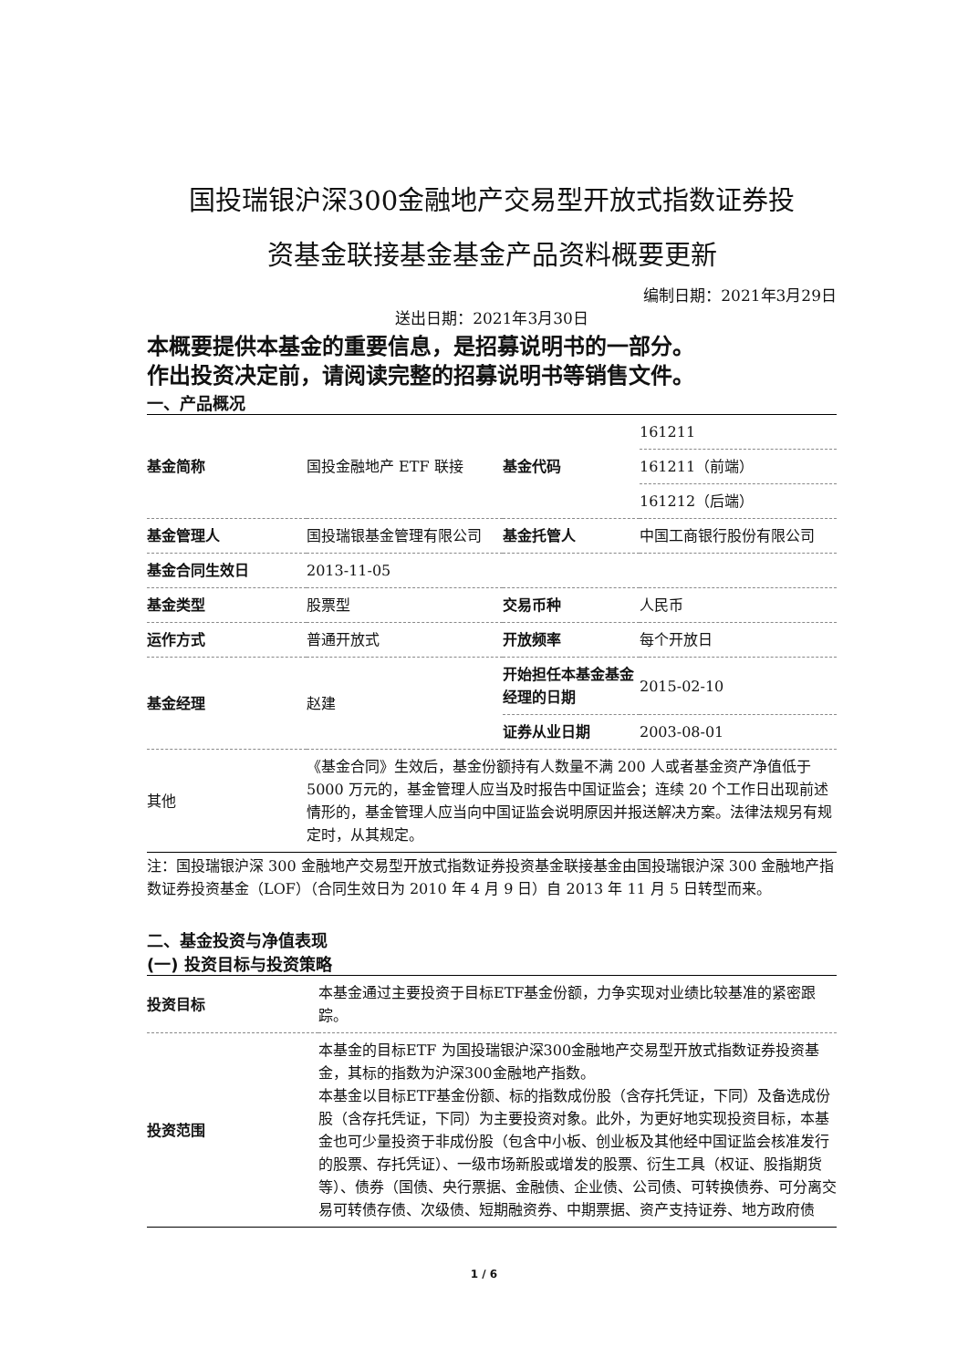国投瑞银沪深300金融地产交易型开放式指数证券投
资基金联接基金基金产品资料概要更新
编制日期：2021年3月29日
送出日期：2021年3月30日
本概要提供本基金的重要信息，是招募说明书的一部分。
作出投资决定前，请阅读完整的招募说明书等销售文件。
一、产品概况
| 基金简称 | 国投金融地产 ETF 联接 | 基金代码 | 161211 |
| | | | 161211（前端） |
| | | | 161212（后端） |
| 基金管理人 | 国投瑞银基金管理有限公司 | 基金托管人 | 中国工商银行股份有限公司 |
| 基金合同生效日 | 2013-11-05 | | |
| 基金类型 | 股票型 | 交易币种 | 人民币 |
| 运作方式 | 普通开放式 | 开放频率 | 每个开放日 |
| 基金经理 | 赵建 | 开始担任本基金基金经理的日期 | 2015-02-10 |
| | | 证券从业日期 | 2003-08-01 |
| 其他 | 《基金合同》生效后，基金份额持有人数量不满 200 人或者基金资产净值低于 5000 万元的，基金管理人应当及时报告中国证监会；连续 20 个工作日出现前述情形的，基金管理人应当向中国证监会说明原因并报送解决方案。法律法规另有规定时，从其规定。 | | |
注：国投瑞银沪深 300 金融地产交易型开放式指数证券投资基金联接基金由国投瑞银沪深 300 金融地产指数证券投资基金（LOF）（合同生效日为 2010 年 4 月 9 日）自 2013 年 11 月 5 日转型而来。
二、基金投资与净值表现
(一) 投资目标与投资策略
| 投资目标 | 本基金通过主要投资于目标ETF基金份额，力争实现对业绩比较基准的紧密跟踪。 |
| 投资范围 | 本基金的目标ETF 为国投瑞银沪深300金融地产交易型开放式指数证券投资基金，其标的指数为沪深300金融地产指数。 本基金以目标ETF基金份额、标的指数成份股（含存托凭证，下同）及备选成份股（含存托凭证，下同）为主要投资对象。此外，为更好地实现投资目标，本基金也可少量投资于非成份股（包含中小板、创业板及其他经中国证监会核准发行的股票、存托凭证）、一级市场新股或增发的股票、衍生工具（权证、股指期货等）、债券（国债、央行票据、金融债、企业债、公司债、可转换债券、可分离交易可转债存债、次级债、短期融资券、中期票据、资产支持证券、地方政府债 |
1 / 6